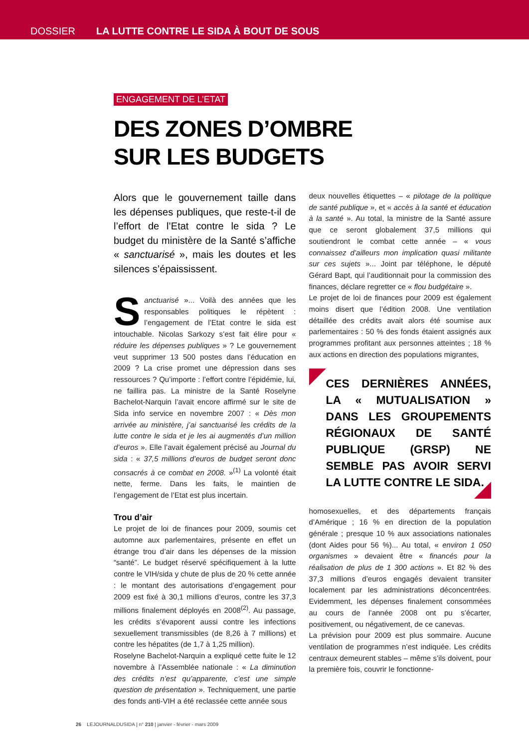DOSSIER LA LUTTE CONTRE LE SIDA À BOUT DE SOUS
ENGAGEMENT DE L’ETAT
DES ZONES D’OMBRE
SUR LES BUDGETS
Alors que le gouvernement taille dans les dépenses publiques, que reste-t-il de l’effort de l’Etat contre le sida ? Le budget du ministère de la Santé s’affiche « sanctuarisé », mais les doutes et les silences s’épaississent.
Sanctuarisé »... Voilà des années que les responsables politiques le répètent : l’engagement de l’Etat contre le sida est intouchable. Nicolas Sarkozy s’est fait élire pour « réduire les dépenses publiques » ? Le gouvernement veut supprimer 13 500 postes dans l’éducation en 2009 ? La crise promet une dépression dans ses ressources ? Qu’importe : l’effort contre l’épidémie, lui, ne faillira pas. La ministre de la Santé Roselyne Bachelot-Narquin l’avait encore affirmé sur le site de Sida info service en novembre 2007 : « Dès mon arrivée au ministère, j’ai sanctuarisé les crédits de la lutte contre le sida et je les ai augmentés d’un million d’euros ». Elle l’avait également précisé au Journal du sida : « 37,5 millions d’euros de budget seront donc consacrés à ce combat en 2008. »<sup>(1)</sup> La volonté était nette, ferme. Dans les faits, le maintien de l’engagement de l’Etat est plus incertain.
Trou d’air
Le projet de loi de finances pour 2009, soumis cet automne aux parlementaires, présente en effet un étrange trou d’air dans les dépenses de la mission “santé”. Le budget réservé spécifiquement à la lutte contre le VIH/sida y chute de plus de 20 % cette année : le montant des autorisations d’engagement pour 2009 est fixé à 30,1 millions d’euros, contre les 37,3 millions finalement déployés en 2008<sup>(2)</sup>. Au passage, les crédits s’évaporent aussi contre les infections sexuellement transmissibles (de 8,26 à 7 millions) et contre les hépatites (de 1,7 à 1,25 million).
Roselyne Bachelot-Narquin a expliqué cette fuite le 12 novembre à l’Assemblée nationale : « La diminution des crédits n’est qu’apparente, c’est une simple question de présentation ». Techniquement, une partie des fonds anti-VIH a été reclassée cette année sous
deux nouvelles étiquettes – « pilotage de la politique de santé publique », et « accès à la santé et éducation à la santé ». Au total, la ministre de la Santé assure que ce seront globalement 37,5 millions qui soutiendront le combat cette année – « vous connaissez d’ailleurs mon implication quasi militante sur ces sujets »... Joint par téléphone, le député Gérard Bapt, qui l’auditionnait pour la commission des finances, déclare regretter ce « flou budgétaire ».
Le projet de loi de finances pour 2009 est également moins disert que l’édition 2008. Une ventilation détaillée des crédits avait alors été soumise aux parlementaires : 50 % des fonds étaient assignés aux programmes profitant aux personnes atteintes ; 18 % aux actions en direction des populations migrantes,
CES DERNIÈRES ANNÉES, LA « MUTUALISATION » DANS LES GROUPEMENTS RÉGIONAUX DE SANTÉ PUBLIQUE (GRSP) NE SEMBLE PAS AVOIR SERVI LA LUTTE CONTRE LE SIDA.
homosexuelles, et des départements français d’Amérique ; 16 % en direction de la population générale ; presque 10 % aux associations nationales (dont Aides pour 56 %)... Au total, « environ 1 050 organismes » devaient être « financés pour la réalisation de plus de 1 300 actions ». Et 82 % des 37,3 millions d’euros engagés devaient transiter localement par les administrations déconcentrées. Evidemment, les dépenses finalement consommées au cours de l’année 2008 ont pu s’écarter, positivement, ou négativement, de ce canevas.
La prévision pour 2009 est plus sommaire. Aucune ventilation de programmes n’est indiquée. Les crédits centraux demeurent stables – même s’ils doivent, pour la première fois, couvrir le fonctionne-
26 LEJOURNALDUSIDA | n° 210 | janvier - février - mars 2009